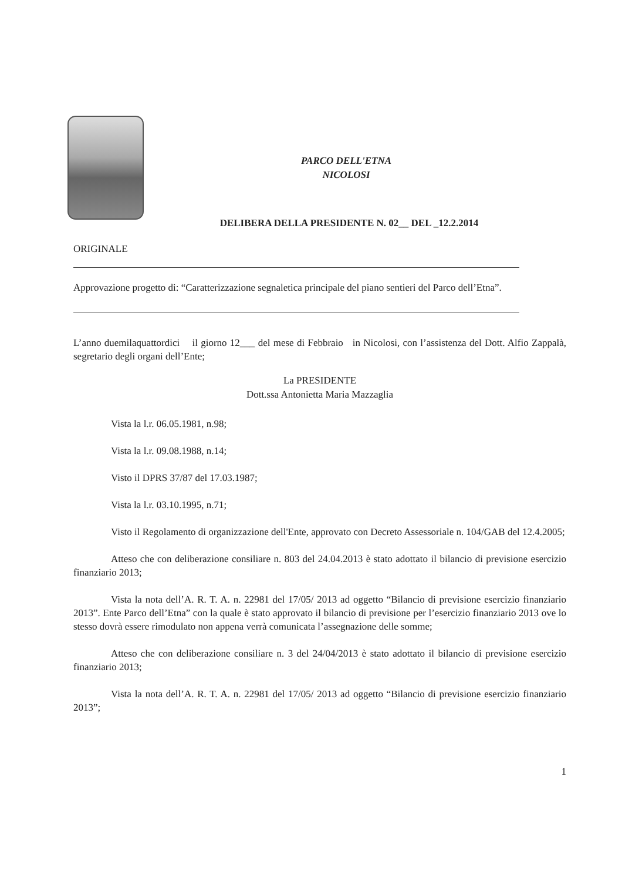PARCO DELL'ETNA
NICOLOSI
DELIBERA DELLA PRESIDENTE N. 02__ DEL _12.2.2014
ORIGINALE
Approvazione progetto di: “Caratterizzazione segnaletica principale del piano sentieri del Parco dell’Etna”.
L’anno duemilaquattordici il giorno 12___ del mese di Febbraio in Nicolosi, con l’assistenza del Dott. Alfio Zappalà, segretario degli organi dell’Ente;
La PRESIDENTE
Dott.ssa Antonietta Maria Mazzaglia
Vista la l.r. 06.05.1981, n.98;
Vista la l.r. 09.08.1988, n.14;
Visto il DPRS 37/87 del 17.03.1987;
Vista la l.r. 03.10.1995, n.71;
Visto il Regolamento di organizzazione dell'Ente, approvato con Decreto Assessoriale n. 104/GAB del 12.4.2005;
Atteso che con deliberazione consiliare n. 803 del 24.04.2013 è stato adottato il bilancio di previsione esercizio finanziario 2013;
Vista la nota dell’A. R. T. A. n. 22981 del 17/05/ 2013 ad oggetto “Bilancio di previsione esercizio finanziario 2013”. Ente Parco dell’Etna” con la quale è stato approvato il bilancio di previsione per l’esercizio finanziario 2013 ove lo stesso dovrà essere rimodulato non appena verrà comunicata l’assegnazione delle somme;
Atteso che con deliberazione consiliare n. 3 del 24/04/2013 è stato adottato il bilancio di previsione esercizio finanziario 2013;
Vista la nota dell’A. R. T. A. n. 22981 del 17/05/ 2013 ad oggetto “Bilancio di previsione esercizio finanziario 2013”;
1